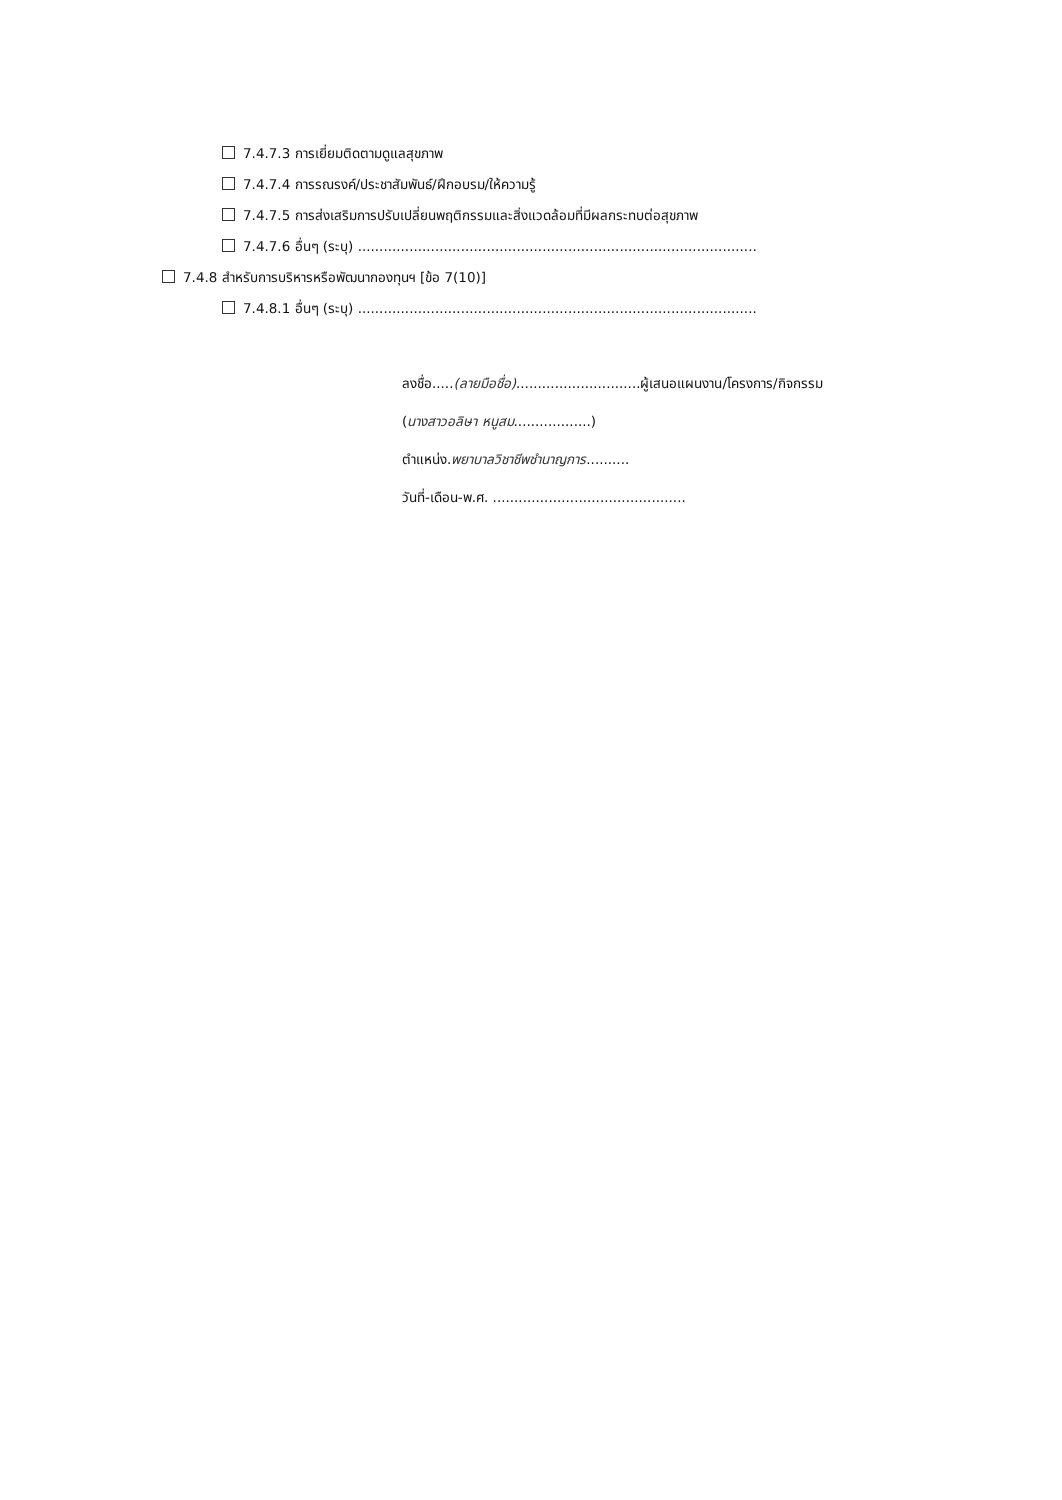7.4.7.3 การเยี่ยมติดตามดูแลสุขภาพ
7.4.7.4 การรณรงค์/ประชาสัมพันธ์/ฝึกอบรม/ให้ความรู้
7.4.7.5 การส่งเสริมการปรับเปลี่ยนพฤติกรรมและสิ่งแวดล้อมที่มีผลกระทบต่อสุขภาพ
7.4.7.6 อื่นๆ (ระบุ) .............................................................................................
7.4.8 สำหรับการบริหารหรือพัฒนากองทุนฯ [ข้อ 7(10)]
7.4.8.1 อื่นๆ (ระบุ) .............................................................................................
ลงชื่อ.....(ลายมือชื่อ).............................ผู้เสนอแผนงาน/โครงการ/กิจกรรม
(นางสาวอลิษา หนูสม..................)
ตำแหน่ง.พยาบาลวิชาชีพชำนาญการ..........
วันที่-เดือน-พ.ศ. .............................................